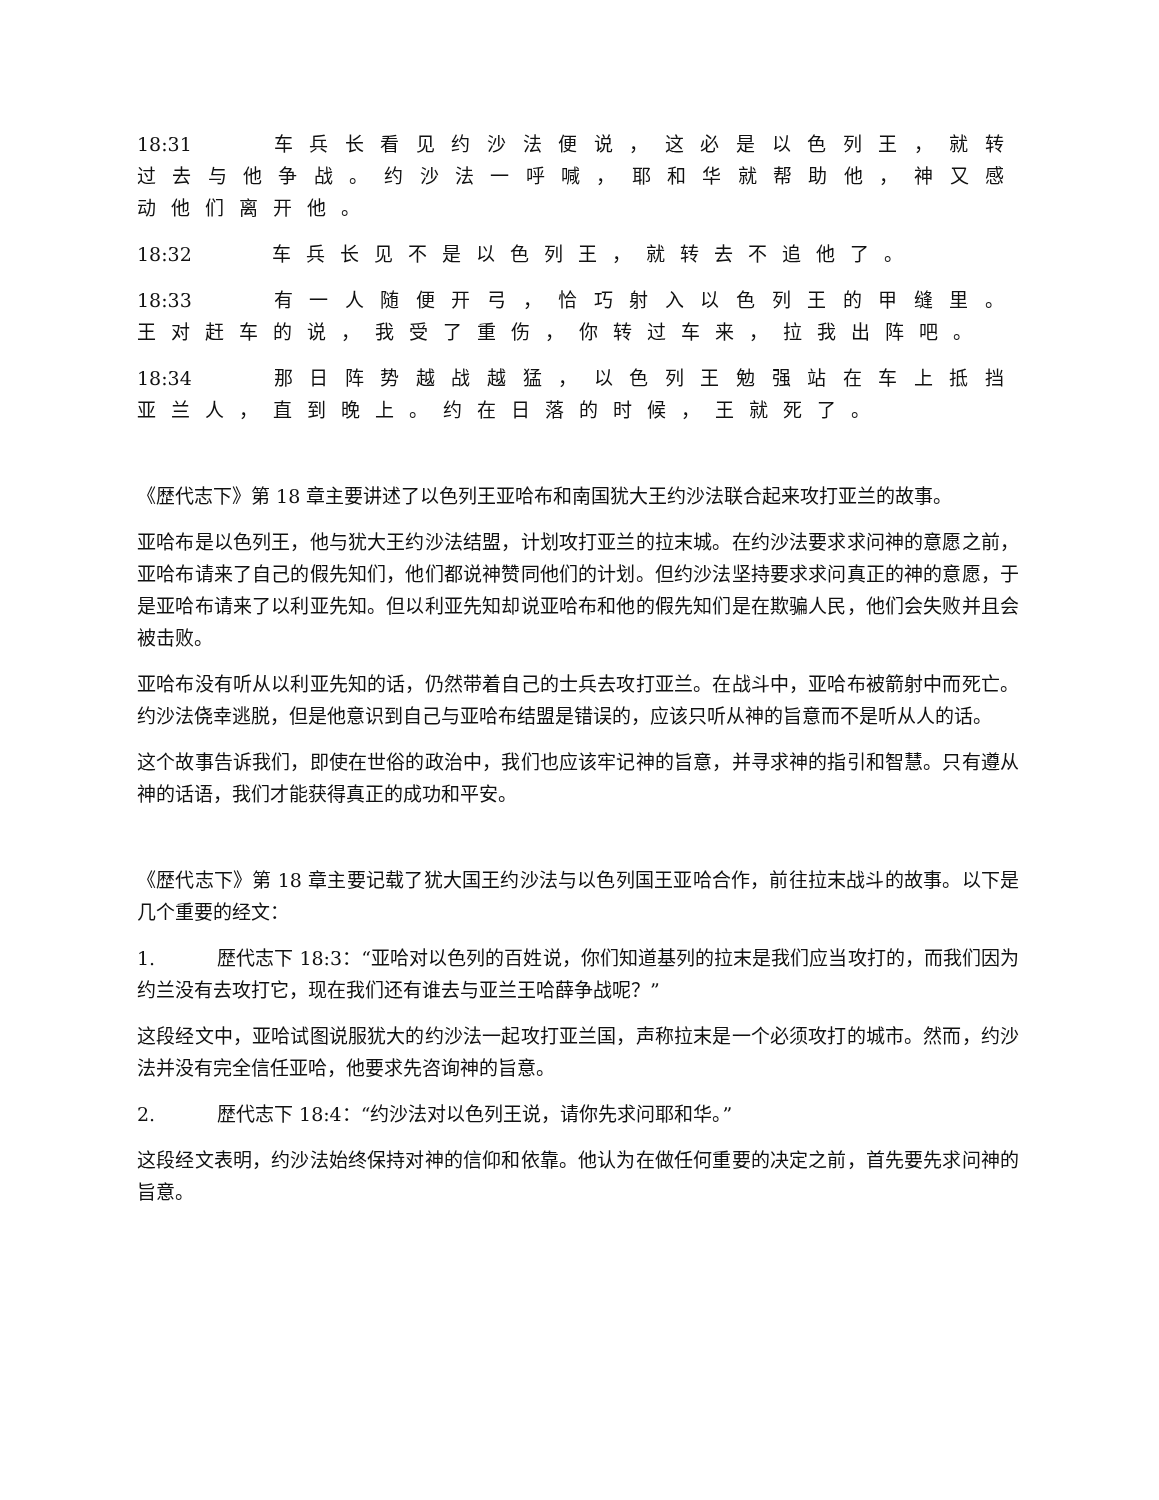18:31 车兵长看见约沙法便说，这必是以色列王，就转过去与他争战。约沙法一呼喊，耶和华就帮助他，神又感动他们离开他。
18:32 车兵长见不是以色列王，就转去不追他了。
18:33 有一人随便开弓，恰巧射入以色列王的甲缝里。王对赶车的说，我受了重伤，你转过车来，拉我出阵吧。
18:34 那日阵势越战越猛，以色列王勉强站在车上抵挡亚兰人，直到晚上。约在日落的时候，王就死了。
《歴代志下》第 18 章主要讲述了以色列王亚哈布和南国犹大王约沙法联合起来攻打亚兰的故事。
亚哈布是以色列王，他与犹大王约沙法结盟，计划攻打亚兰的拉末城。在约沙法要求求问神的意愿之前，亚哈布请来了自己的假先知们，他们都说神赞同他们的计划。但约沙法坚持要求求问真正的神的意愿，于是亚哈布请来了以利亚先知。但以利亚先知却说亚哈布和他的假先知们是在欺骗人民，他们会失败并且会被击败。
亚哈布没有听从以利亚先知的话，仍然带着自己的士兵去攻打亚兰。在战斗中，亚哈布被箭射中而死亡。约沙法侥幸逃脱，但是他意识到自己与亚哈布结盟是错误的，应该只听从神的旨意而不是听从人的话。
这个故事告诉我们，即使在世俗的政治中，我们也应该牢记神的旨意，并寻求神的指引和智慧。只有遵从神的话语，我们才能获得真正的成功和平安。
《歴代志下》第 18 章主要记载了犹大国王约沙法与以色列国王亚哈合作，前往拉末战斗的故事。以下是几个重要的经文：
1. 歴代志下 18:3：“亚哈对以色列的百姓说，你们知道基列的拉末是我们应当攻打的，而我们因为约兰没有去攻打它，现在我们还有谁去与亚兰王哈薛争战呢？”
这段经文中，亚哈试图说服犹大的约沙法一起攻打亚兰国，声称拉末是一个必须攻打的城市。然而，约沙法并没有完全信任亚哈，他要求先咨询神的旨意。
2. 歴代志下 18:4：“约沙法对以色列王说，请你先求问耶和华。”
这段经文表明，约沙法始终保持对神的信仰和依靠。他认为在做任何重要的决定之前，首先要先求问神的旨意。